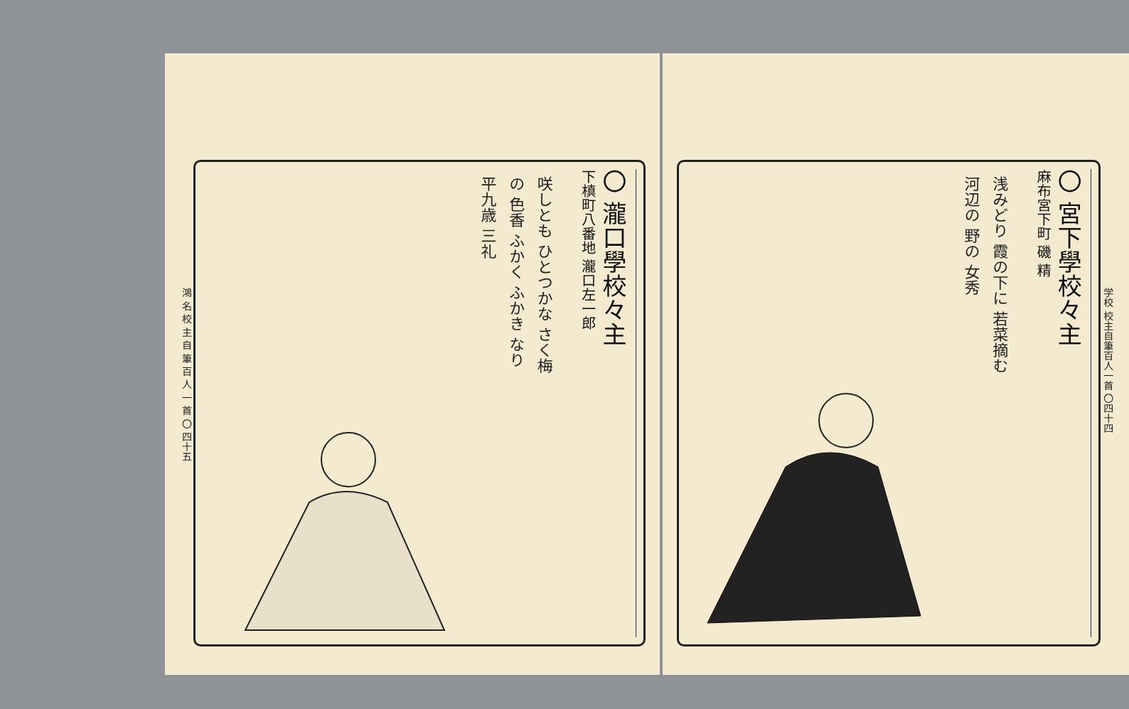鴻 名 校 主 自 筆 百 人 一 首 〇 四十五
〇 瀧口學校々主
下槙町八番地 瀧口左一郎
咲しとも ひとつかな さく梅の 色香 ふかく ふかき なり 平九歳 三礼
〇 宮下學校々主
麻布宮下町 磯 精
浅みどり 霞の下に 若菜摘む 河辺の 野の 女秀
学校 校主自筆百人一首 〇四十四